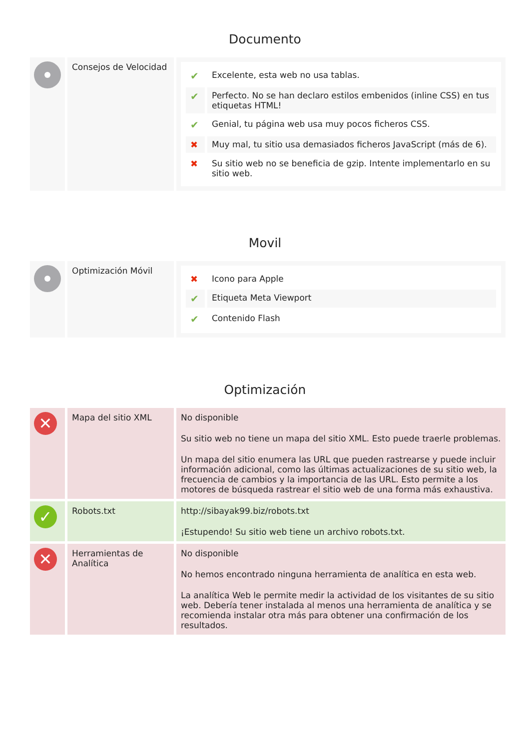Documento
| | Consejos de Velocidad | / ✔ / Excelente, esta web no usa tablas. / / ✔ / Perfecto. No se han declaro estilos embenidos (inline CSS) en tus etiquetas HTML! / / ✔ / Genial, tu página web usa muy pocos ficheros CSS. / / ✖ / Muy mal, tu sitio usa demasiados ficheros JavaScript (más de 6). / / ✖ / Su sitio web no se beneficia de gzip. Intente implementarlo en su sitio web. / |
Movil
| | Optimización Móvil | / ✖ / Icono para Apple / / ✔ / Etiqueta Meta Viewport / / ✔ / Contenido Flash / |
Optimización
| ✕ | Mapa del sitio XML | No disponible Su sitio web no tiene un mapa del sitio XML. Esto puede traerle problemas. Un mapa del sitio enumera las URL que pueden rastrearse y puede incluir información adicional, como las últimas actualizaciones de su sitio web, la frecuencia de cambios y la importancia de las URL. Esto permite a los motores de búsqueda rastrear el sitio web de una forma más exhaustiva. |
| ✓ | Robots.txt | http://sibayak99.biz/robots.txt ¡Estupendo! Su sitio web tiene un archivo robots.txt. |
| ✕ | Herramientas de Analítica | No disponible No hemos encontrado ninguna herramienta de analítica en esta web. La analítica Web le permite medir la actividad de los visitantes de su sitio web. Debería tener instalada al menos una herramienta de analítica y se recomienda instalar otra más para obtener una confirmación de los resultados. |